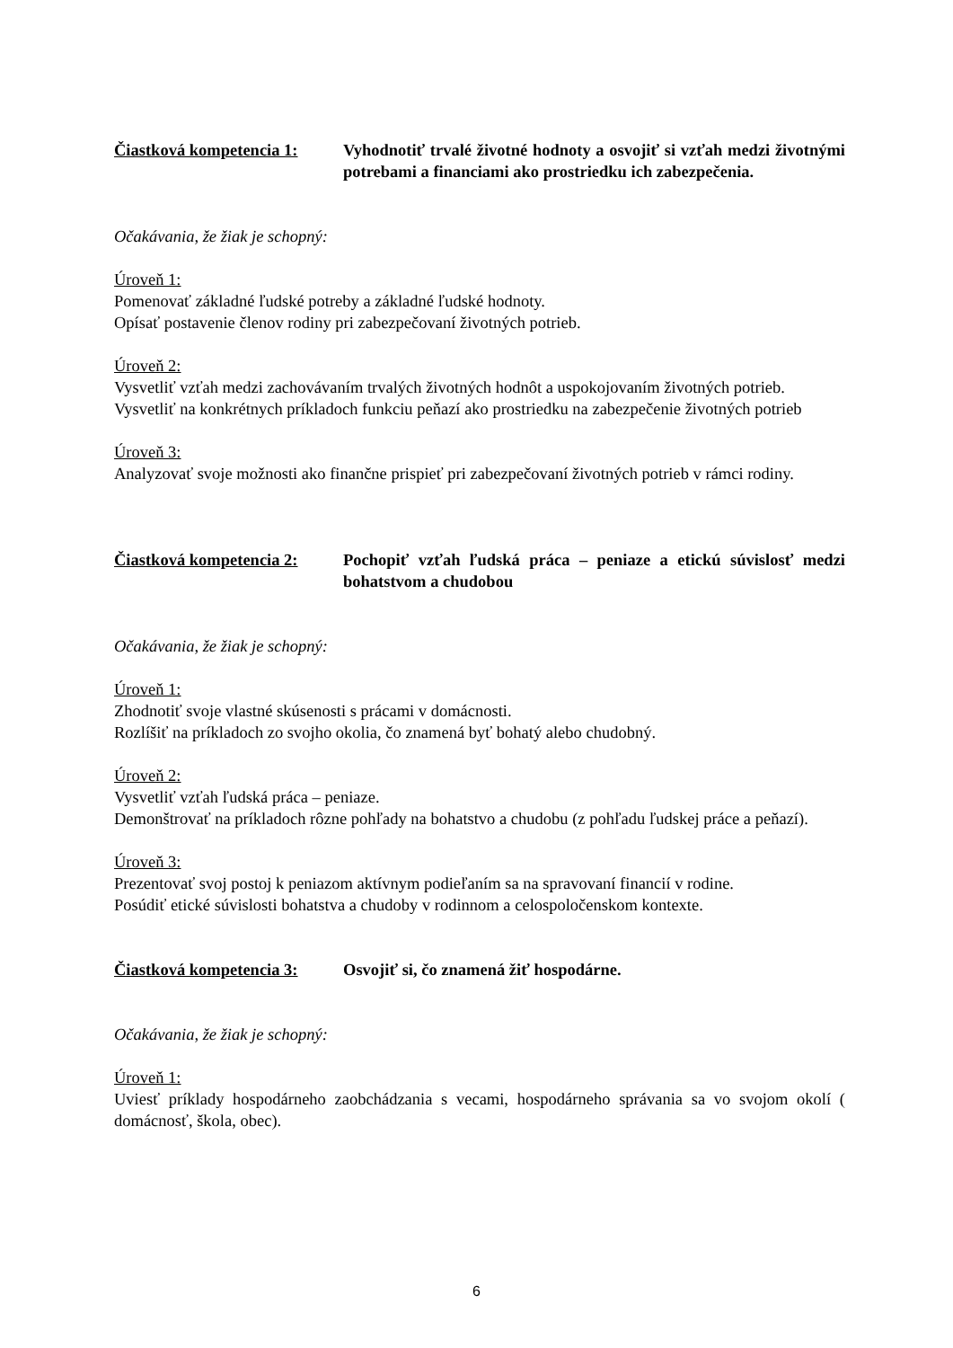Čiastková kompetencia 1:
Vyhodnotiť trvalé životné hodnoty a osvojiť si vzťah medzi životnými potrebami a financiami ako prostriedku ich zabezpečenia.
Očakávania, že žiak je schopný:
Úroveň 1:
Pomenovať základné ľudské potreby a základné ľudské hodnoty.
Opísať postavenie členov rodiny pri zabezpečovaní životných potrieb.
Úroveň 2:
Vysvetliť vzťah medzi zachovávaním trvalých životných hodnôt a uspokojovaním životných potrieb.
Vysvetliť na konkrétnych príkladoch funkciu peňazí ako prostriedku na zabezpečenie životných potrieb
Úroveň 3:
Analyzovať svoje možnosti ako finančne prispieť pri zabezpečovaní životných potrieb v rámci rodiny.
Čiastková kompetencia 2:
Pochopiť vzťah ľudská práca – peniaze a etickú súvislosť medzi bohatstvom a chudobou
Očakávania, že žiak je schopný:
Úroveň 1:
Zhodnotiť svoje vlastné skúsenosti s prácami v domácnosti.
Rozlíšiť na príkladoch zo svojho okolia, čo znamená byť bohatý alebo chudobný.
Úroveň 2:
Vysvetliť vzťah ľudská práca – peniaze.
Demonštrovať na príkladoch rôzne pohľady na bohatstvo a chudobu (z pohľadu ľudskej práce a peňazí).
Úroveň 3:
Prezentovať svoj postoj k peniazom aktívnym podieľaním sa na spravovaní financií v rodine.
Posúdiť etické súvislosti bohatstva a chudoby v rodinnom a celospoločenskom kontexte.
Čiastková kompetencia 3:
Osvojiť si, čo znamená žiť hospodárne.
Očakávania, že žiak je schopný:
Úroveň 1:
Uviesť príklady hospodárneho zaobchádzania s vecami, hospodárneho správania sa vo svojom okolí ( domácnosť, škola, obec).
6